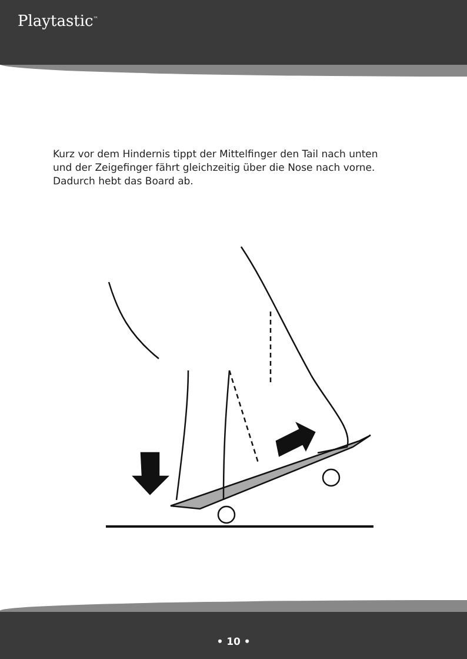Playtastic<sup>™</sup>
Kurz vor dem Hindernis tippt der Mittelfinger den Tail nach unten
und der Zeigefinger fährt gleichzeitig über die Nose nach vorne.
Dadurch hebt das Board ab.
• 10 •